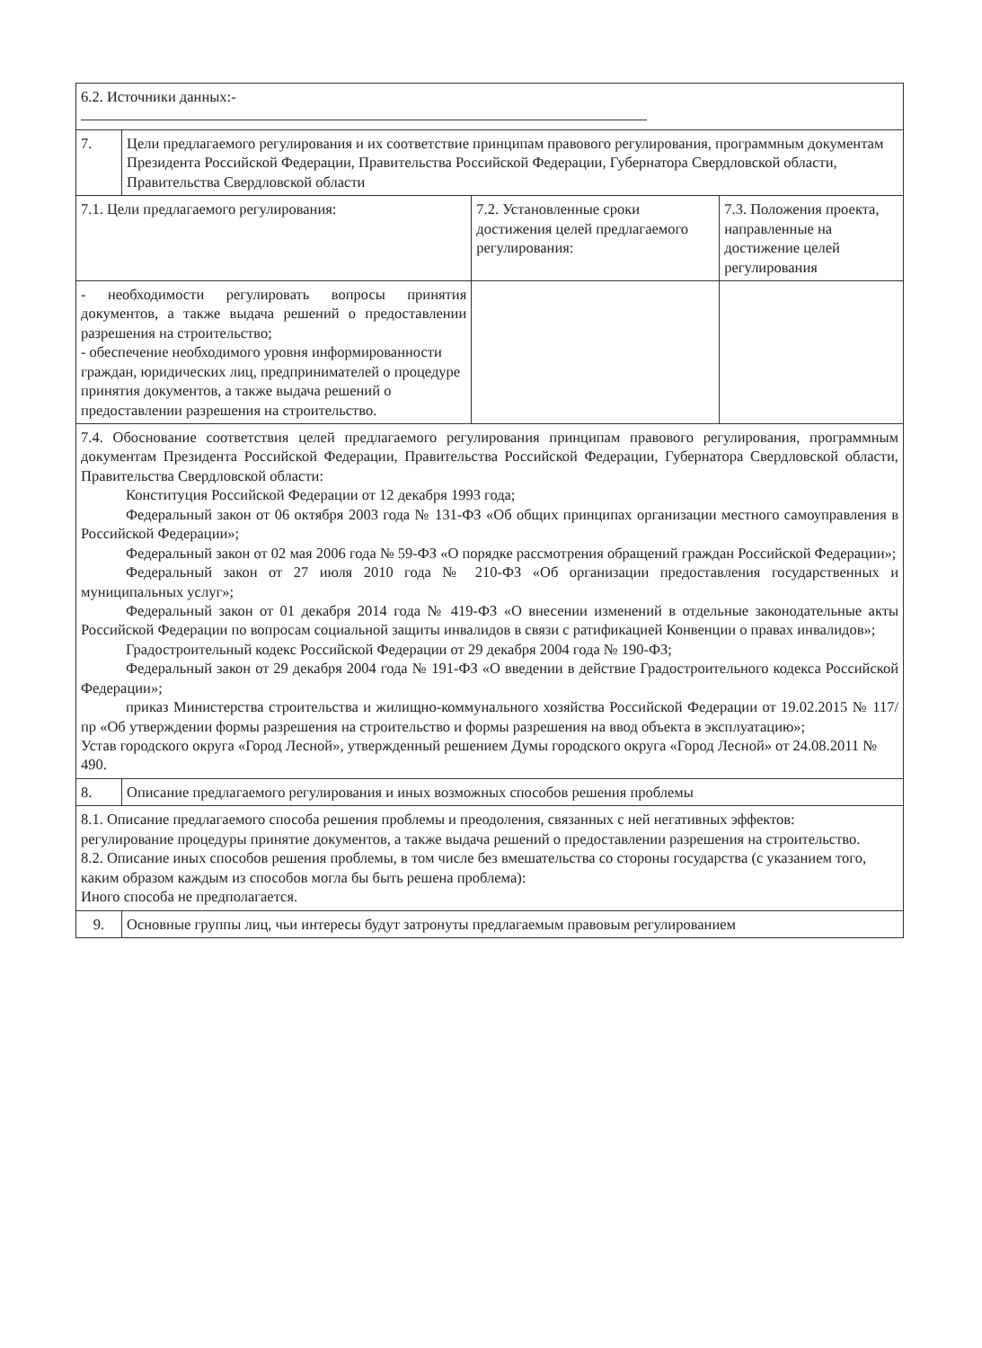| 6.2. Источники данных:- | | | |
| 7. | Цели предлагаемого регулирования и их соответствие принципам правового регулирования, программным документам Президента Российской Федерации, Правительства Российской Федерации, Губернатора Свердловской области, Правительства Свердловской области | | |
| 7.1. Цели предлагаемого регулирования: | | 7.2. Установленные сроки достижения целей предлагаемого регулирования: | 7.3. Положения проекта, направленные на достижение целей регулирования |
| - необходимости регулировать вопросы принятия документов, а также выдача решений о предоставлении разрешения на строительство; - обеспечение необходимого уровня информированности граждан, юридических лиц, предпринимателей о процедуре принятия документов, а также выдача решений о предоставлении разрешения на строительство. | | | |
| 7.4. Обоснование соответствия целей предлагаемого регулирования принципам правового регулирования, программным документам Президента Российской Федерации, Правительства Российской Федерации, Губернатора Свердловской области, Правительства Свердловской области: Конституция Российской Федерации от 12 декабря 1993 года; Федеральный закон от 06 октября 2003 года № 131-ФЗ «Об общих принципах организации местного самоуправления в Российской Федерации»; Федеральный закон от 02 мая 2006 года № 59-ФЗ «О порядке рассмотрения обращений граждан Российской Федерации»; Федеральный закон от 27 июля 2010 года № 210-ФЗ «Об организации предоставления государственных и муниципальных услуг»; Федеральный закон от 01 декабря 2014 года № 419-ФЗ «О внесении изменений в отдельные законодательные акты Российской Федерации по вопросам социальной защиты инвалидов в связи с ратификацией Конвенции о правах инвалидов»; Градостроительный кодекс Российской Федерации от 29 декабря 2004 года № 190-ФЗ; Федеральный закон от 29 декабря 2004 года № 191-ФЗ «О введении в действие Градостроительного кодекса Российской Федерации»; приказ Министерства строительства и жилищно-коммунального хозяйства Российской Федерации от 19.02.2015 № 117/пр «Об утверждении формы разрешения на строительство и формы разрешения на ввод объекта в эксплуатацию»; Устав городского округа «Город Лесной», утвержденный решением Думы городского округа «Город Лесной» от 24.08.2011 № 490. | | | |
| 8. | Описание предлагаемого регулирования и иных возможных способов решения проблемы | | |
| 8.1. Описание предлагаемого способа решения проблемы и преодоления, связанных с ней негативных эффектов: регулирование процедуры принятие документов, а также выдача решений о предоставлении разрешения на строительство. 8.2. Описание иных способов решения проблемы, в том числе без вмешательства со стороны государства (с указанием того, каким образом каждым из способов могла бы быть решена проблема): Иного способа не предполагается. | | | |
| 9. | Основные группы лиц, чьи интересы будут затронуты предлагаемым правовым регулированием | | |